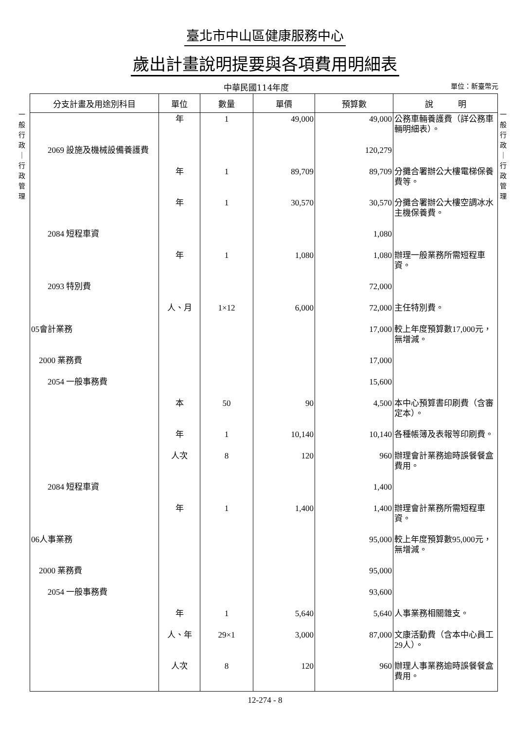臺北市中山區健康服務中心
歲出計畫說明提要與各項費用明細表
中華民國114年度 單位：新臺幣元
一 般 行 政 ｜ 行 政 管 理
一 般 行 政 ｜ 行 政 管 理
| 分支計畫及用途別科目 | 單位 | 數量 | 單價 | 預算數 | 說 明 |
| --- | --- | --- | --- | --- | --- |
| | 年 | 1 | 49,000 | 49,000 | 公務車輛養護費（詳公務車輛明細表）。 |
| 2069 設施及機械設備養護費 | | | | 120,279 | |
| | 年 | 1 | 89,709 | 89,709 | 分攤合署辦公大樓電梯保養費等。 |
| | 年 | 1 | 30,570 | 30,570 | 分攤合署辦公大樓空調冰水主機保養費。 |
| 2084 短程車資 | | | | 1,080 | |
| | 年 | 1 | 1,080 | 1,080 | 辦理一般業務所需短程車資。 |
| 2093 特別費 | | | | 72,000 | |
| | 人、月 | 1×12 | 6,000 | 72,000 | 主任特別費。 |
| 05會計業務 | | | | 17,000 | 較上年度預算數17,000元，無增減。 |
| 2000 業務費 | | | | 17,000 | |
| 2054 一般事務費 | | | | 15,600 | |
| | 本 | 50 | 90 | 4,500 | 本中心預算書印刷費（含審定本）。 |
| | 年 | 1 | 10,140 | 10,140 | 各種帳簿及表報等印刷費。 |
| | 人次 | 8 | 120 | 960 | 辦理會計業務逾時誤餐餐盒費用。 |
| 2084 短程車資 | | | | 1,400 | |
| | 年 | 1 | 1,400 | 1,400 | 辦理會計業務所需短程車資。 |
| 06人事業務 | | | | 95,000 | 較上年度預算數95,000元，無增減。 |
| 2000 業務費 | | | | 95,000 | |
| 2054 一般事務費 | | | | 93,600 | |
| | 年 | 1 | 5,640 | 5,640 | 人事業務相關雜支。 |
| | 人、年 | 29×1 | 3,000 | 87,000 | 文康活動費（含本中心員工29人）。 |
| | 人次 | 8 | 120 | 960 | 辦理人事業務逾時誤餐餐盒費用。 |
12-274 - 8